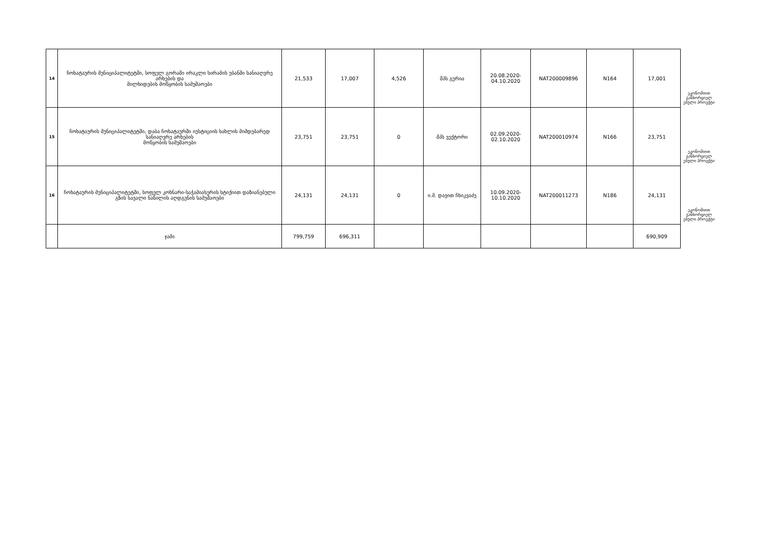| 14 | ჩოხატაურის მუნიციპალიტეტში, სოფელ გორაში ირაკლი სირამის უბანში სანიაღვრე არხების და მილხიდების მოწყობის სამუშაოები | 21,533 | 17,007 | 4,526 | შპს გურია | 20.08.2020- 04.10.2020 | NAT200009896 | N164 | 17,001 | ეკონომიით განხორციელ ებული პროექტი |
| 15 | ჩოხატაურის მუნიციპალიტეტში, დაბა ჩოხატაურში იუსტიციის სახლის მიმდებარედ სანიაღვრე არხების მოწყობის სამუშაოები | 23,751 | 23,751 | 0 | შპს ვექტორი | 02.09.2020- 02.10.2020 | NAT200010974 | N166 | 23,751 | ეკონომიით განხორციელ ებული პროექტი |
| 16 | ჩოხატაურის მუნიციპალიტეტში, სოფელ კოხნარი-საჭამიასერის სტიქიით დაზიანებული გზის სავალი ნაწილის აღდგენის სამუშაოები | 24,131 | 24,131 | 0 | ი.მ. დავით ჩხიკვაძე | 10.09.2020- 10.10.2020 | NAT200011273 | N186 | 24,131 | ეკონომიით განხორციელ ებული პროექტი |
| | ჯამი | 799,759 | 696,311 | | | | | | 690,909 | |